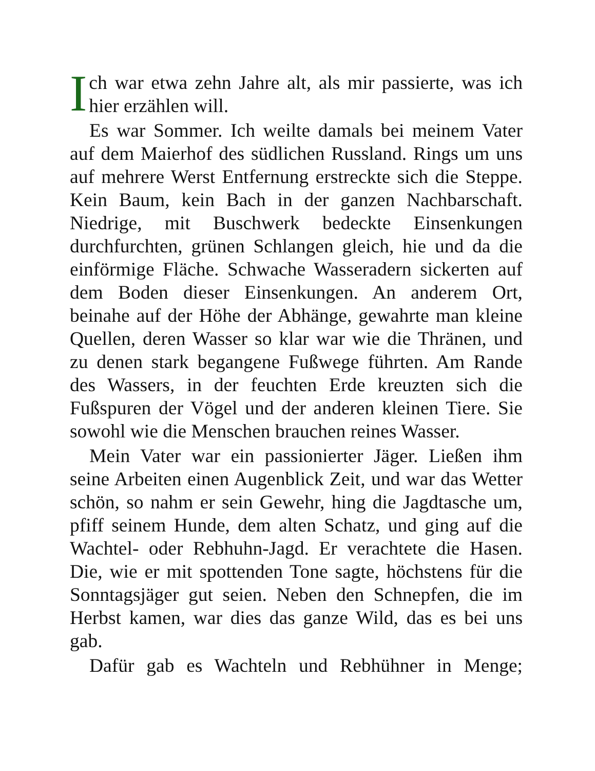Ich war etwa zehn Jahre alt, als mir passierte, was ich hier erzählen will.
Es war Sommer. Ich weilte damals bei meinem Vater auf dem Maierhof des südlichen Russland. Rings um uns auf mehrere Werst Entfernung erstreckte sich die Steppe. Kein Baum, kein Bach in der ganzen Nachbarschaft. Niedrige, mit Buschwerk bedeckte Einsenkungen durchfurchten, grünen Schlangen gleich, hie und da die einförmige Fläche. Schwache Wasseradern sickerten auf dem Boden dieser Einsenkungen. An anderem Ort, beinahe auf der Höhe der Abhänge, gewahrte man kleine Quellen, deren Wasser so klar war wie die Thränen, und zu denen stark begangene Fußwege führten. Am Rande des Wassers, in der feuchten Erde kreuzten sich die Fußspuren der Vögel und der anderen kleinen Tiere. Sie sowohl wie die Menschen brauchen reines Wasser.
Mein Vater war ein passionierter Jäger. Ließen ihm seine Arbeiten einen Augenblick Zeit, und war das Wetter schön, so nahm er sein Gewehr, hing die Jagdtasche um, pfiff seinem Hunde, dem alten Schatz, und ging auf die Wachtel- oder Rebhuhn-Jagd. Er verachtete die Hasen. Die, wie er mit spottenden Tone sagte, höchstens für die Sonntagsjäger gut seien. Neben den Schnepfen, die im Herbst kamen, war dies das ganze Wild, das es bei uns gab.
Dafür gab es Wachteln und Rebhühner in Menge;